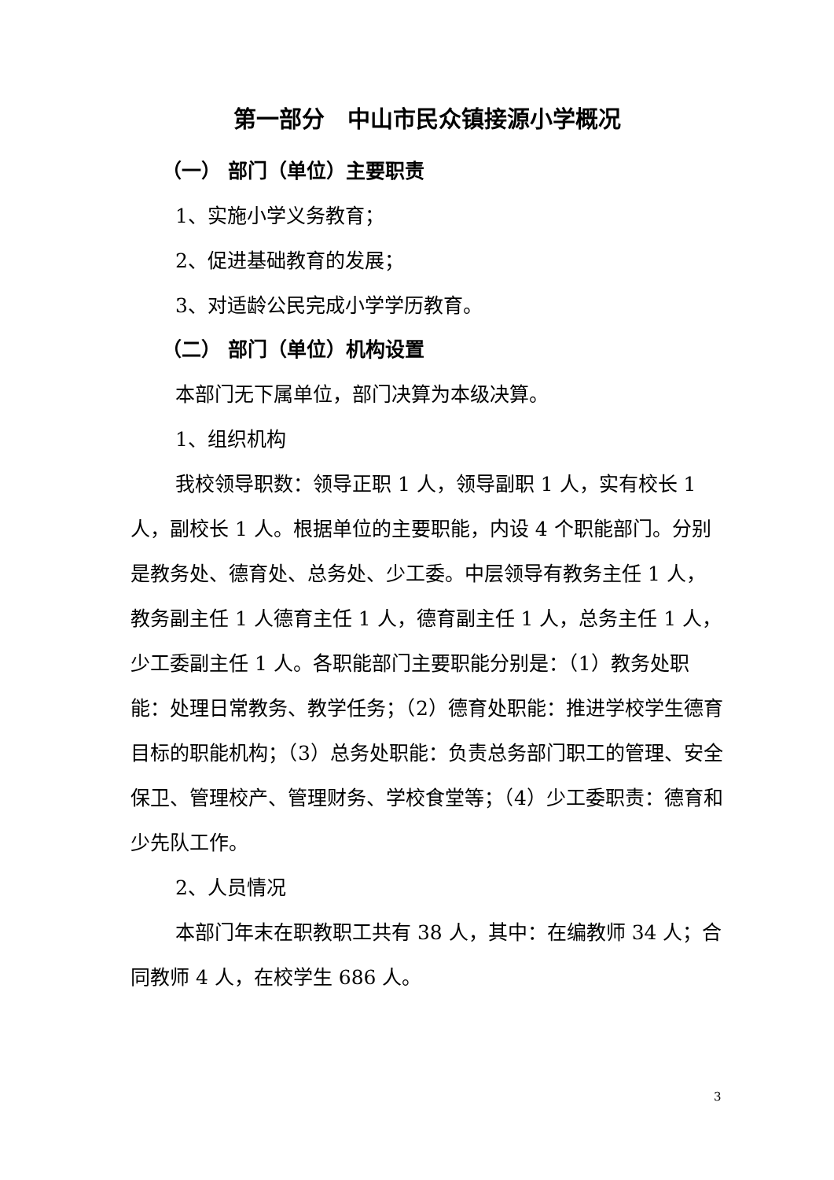第一部分　中山市民众镇接源小学概况
（一） 部门（单位）主要职责
1、实施小学义务教育；
2、促进基础教育的发展；
3、对适龄公民完成小学学历教育。
（二） 部门（单位）机构设置
本部门无下属单位，部门决算为本级决算。
1、组织机构
我校领导职数：领导正职 1 人，领导副职 1 人，实有校长 1 人，副校长 1 人。根据单位的主要职能，内设 4 个职能部门。分别是教务处、德育处、总务处、少工委。中层领导有教务主任 1 人，教务副主任 1 人德育主任 1 人，德育副主任 1 人，总务主任 1 人，少工委副主任 1 人。各职能部门主要职能分别是：（1）教务处职能：处理日常教务、教学任务；（2）德育处职能：推进学校学生德育目标的职能机构；（3）总务处职能：负责总务部门职工的管理、安全保卫、管理校产、管理财务、学校食堂等；（4）少工委职责：德育和少先队工作。
2、人员情况
本部门年末在职教职工共有 38 人，其中：在编教师 34 人；合同教师 4 人，在校学生 686 人。
3